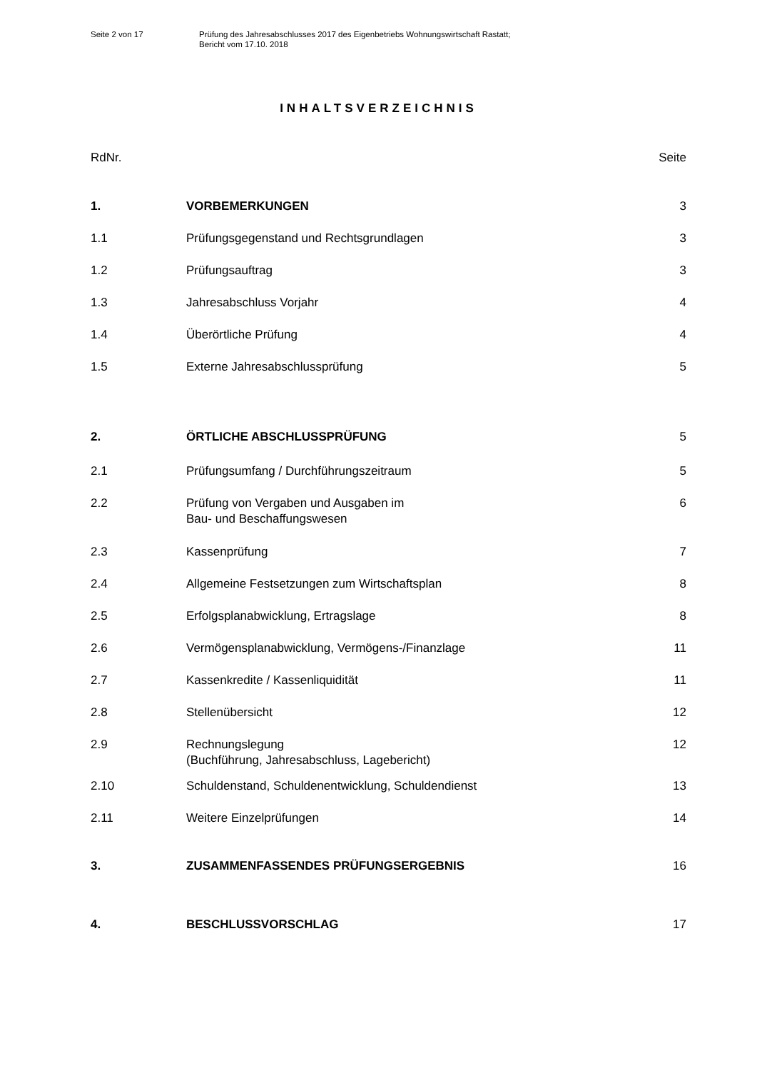Seite 2 von 17 Prüfung des Jahresabschlusses 2017 des Eigenbetriebs Wohnungswirtschaft Rastatt;
Bericht vom 17.10. 2018
INHALTSVERZEICHNIS
| RdNr. | | Seite |
| 1. | VORBEMERKUNGEN | 3 |
| 1.1 | Prüfungsgegenstand und Rechtsgrundlagen | 3 |
| 1.2 | Prüfungsauftrag | 3 |
| 1.3 | Jahresabschluss Vorjahr | 4 |
| 1.4 | Überörtliche Prüfung | 4 |
| 1.5 | Externe Jahresabschlussprüfung | 5 |
| 2. | ÖRTLICHE ABSCHLUSSPRÜFUNG | 5 |
| 2.1 | Prüfungsumfang / Durchführungszeitraum | 5 |
| 2.2 | Prüfung von Vergaben und Ausgaben im Bau- und Beschaffungswesen | 6 |
| 2.3 | Kassenprüfung | 7 |
| 2.4 | Allgemeine Festsetzungen zum Wirtschaftsplan | 8 |
| 2.5 | Erfolgsplanabwicklung, Ertragslage | 8 |
| 2.6 | Vermögensplanabwicklung, Vermögens-/Finanzlage | 11 |
| 2.7 | Kassenkredite / Kassenliquidität | 11 |
| 2.8 | Stellenübersicht | 12 |
| 2.9 | Rechnungslegung (Buchführung, Jahresabschluss, Lagebericht) | 12 |
| 2.10 | Schuldenstand, Schuldenentwicklung, Schuldendienst | 13 |
| 2.11 | Weitere Einzelprüfungen | 14 |
| 3. | ZUSAMMENFASSENDES PRÜFUNGSERGEBNIS | 16 |
| 4. | BESCHLUSSVORSCHLAG | 17 |